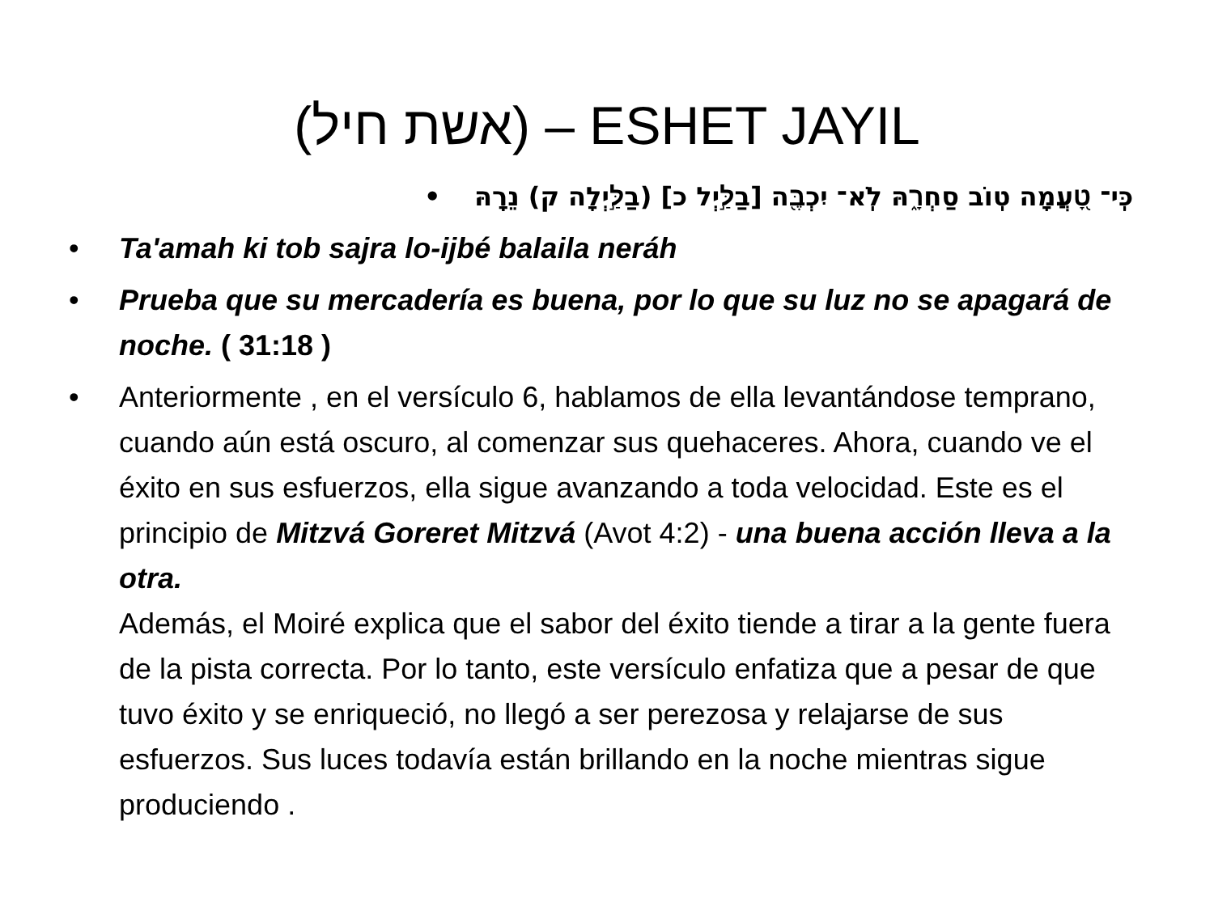(אשת חיל) – ESHET JAYIL
כִּֽי־ טָ֭עֲמָה טֽוֹב סַחְרָ֑הּ לֹֽא־ יִכְבֶּ֖ה [בַלַּ֣יְל כ] (בַלַּ֣יְלָה ק) נֵרָֽהּ •
• Ta'amah ki tob sajra lo-ijbé balaila neráh
• Prueba que su mercadería es buena, por lo que su luz no se apagará de noche. ( 31:18 )
• Anteriormente , en el versículo 6, hablamos de ella levantándose temprano, cuando aún está oscuro, al comenzar sus quehaceres. Ahora, cuando ve el éxito en sus esfuerzos, ella sigue avanzando a toda velocidad. Este es el principio de Mitzvá Goreret Mitzvá (Avot 4:2) - una buena acción lleva a la otra.
Además, el Moiré explica que el sabor del éxito tiende a tirar a la gente fuera de la pista correcta. Por lo tanto, este versículo enfatiza que a pesar de que tuvo éxito y se enriqueció, no llegó a ser perezosa y relajarse de sus esfuerzos. Sus luces todavía están brillando en la noche mientras sigue produciendo .